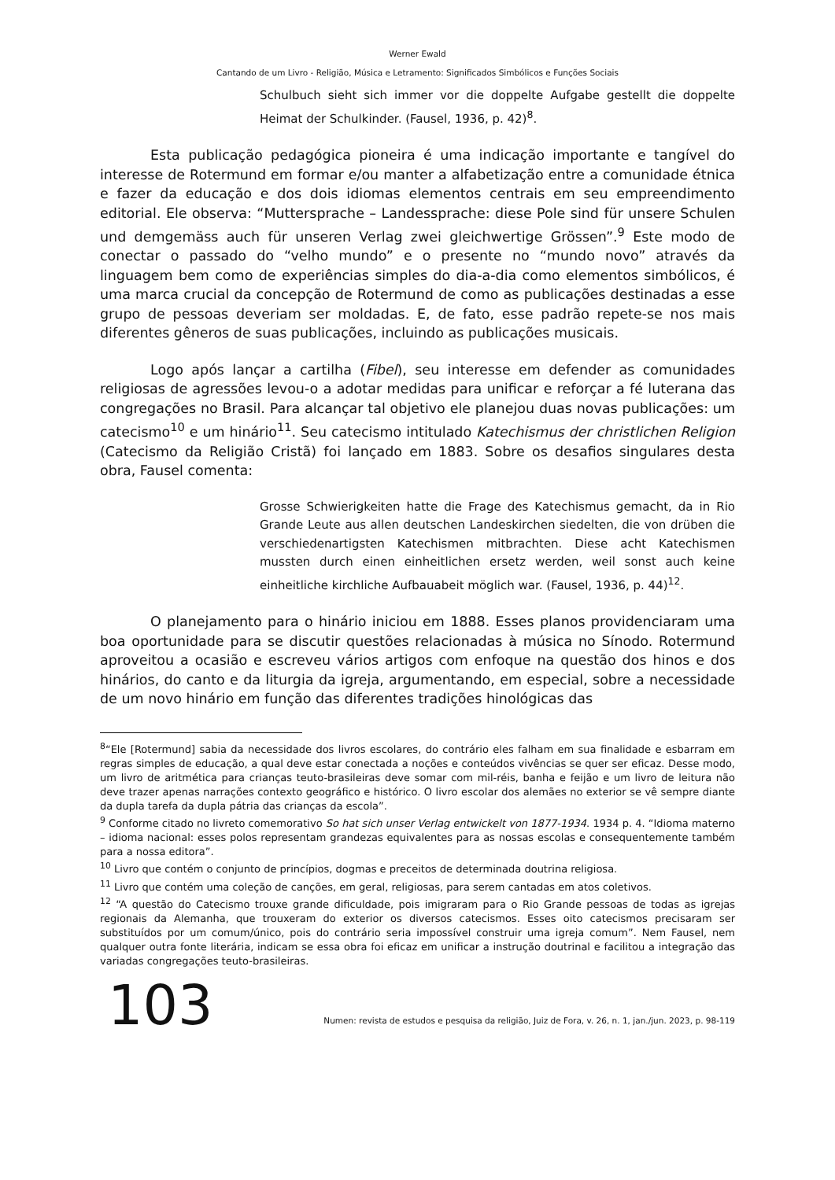Werner Ewald
Cantando de um Livro - Religião, Música e Letramento: Significados Simbólicos e Funções Sociais
Schulbuch sieht sich immer vor die doppelte Aufgabe gestellt die doppelte Heimat der Schulkinder. (Fausel, 1936, p. 42)<sup>8</sup>.
Esta publicação pedagógica pioneira é uma indicação importante e tangível do interesse de Rotermund em formar e/ou manter a alfabetização entre a comunidade étnica e fazer da educação e dos dois idiomas elementos centrais em seu empreendimento editorial. Ele observa: “Muttersprache – Landessprache: diese Pole sind für unsere Schulen und demgemäss auch für unseren Verlag zwei gleichwertige Grössen”.<sup>9</sup> Este modo de conectar o passado do “velho mundo” e o presente no “mundo novo” através da linguagem bem como de experiências simples do dia-a-dia como elementos simbólicos, é uma marca crucial da concepção de Rotermund de como as publicações destinadas a esse grupo de pessoas deveriam ser moldadas. E, de fato, esse padrão repete-se nos mais diferentes gêneros de suas publicações, incluindo as publicações musicais.
Logo após lançar a cartilha (Fibel), seu interesse em defender as comunidades religiosas de agressões levou-o a adotar medidas para unificar e reforçar a fé luterana das congregações no Brasil. Para alcançar tal objetivo ele planejou duas novas publicações: um catecismo<sup>10</sup> e um hinário<sup>11</sup>. Seu catecismo intitulado Katechismus der christlichen Religion (Catecismo da Religião Cristã) foi lançado em 1883. Sobre os desafios singulares desta obra, Fausel comenta:
Grosse Schwierigkeiten hatte die Frage des Katechismus gemacht, da in Rio Grande Leute aus allen deutschen Landeskirchen siedelten, die von drüben die verschiedenartigsten Katechismen mitbrachten. Diese acht Katechismen mussten durch einen einheitlichen ersetz werden, weil sonst auch keine einheitliche kirchliche Aufbauabeit möglich war. (Fausel, 1936, p. 44)<sup>12</sup>.
O planejamento para o hinário iniciou em 1888. Esses planos providenciaram uma boa oportunidade para se discutir questões relacionadas à música no Sínodo. Rotermund aproveitou a ocasião e escreveu vários artigos com enfoque na questão dos hinos e dos hinários, do canto e da liturgia da igreja, argumentando, em especial, sobre a necessidade de um novo hinário em função das diferentes tradições hinológicas das
<sup>8</sup> “Ele [Rotermund] sabia da necessidade dos livros escolares, do contrário eles falham em sua finalidade e esbarram em regras simples de educação, a qual deve estar conectada a noções e conteúdos vivências se quer ser eficaz. Desse modo, um livro de aritmética para crianças teuto-brasileiras deve somar com mil-réis, banha e feijão e um livro de leitura não deve trazer apenas narrações contexto geográfico e histórico. O livro escolar dos alemães no exterior se vê sempre diante da dupla tarefa da dupla pátria das crianças da escola”.
<sup>9</sup> Conforme citado no livreto comemorativo So hat sich unser Verlag entwickelt von 1877-1934. 1934 p. 4. “Idioma materno – idioma nacional: esses polos representam grandezas equivalentes para as nossas escolas e consequentemente também para a nossa editora”.
<sup>10</sup> Livro que contém o conjunto de princípios, dogmas e preceitos de determinada doutrina religiosa.
<sup>11</sup> Livro que contém uma coleção de canções, em geral, religiosas, para serem cantadas em atos coletivos.
<sup>12</sup> “A questão do Catecismo trouxe grande dificuldade, pois imigraram para o Rio Grande pessoas de todas as igrejas regionais da Alemanha, que trouxeram do exterior os diversos catecismos. Esses oito catecismos precisaram ser substituídos por um comum/único, pois do contrário seria impossível construir uma igreja comum”. Nem Fausel, nem qualquer outra fonte literária, indicam se essa obra foi eficaz em unificar a instrução doutrinal e facilitou a integração das variadas congregações teuto-brasileiras.
103
Numen: revista de estudos e pesquisa da religião, Juiz de Fora, v. 26, n. 1, jan./jun. 2023, p. 98-119